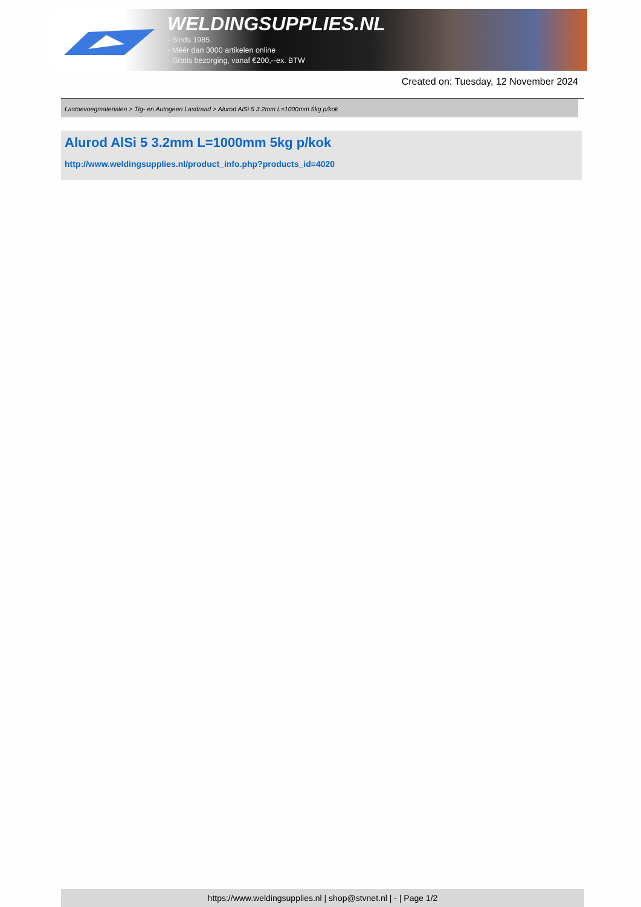WELDINGSUPPLIES.NL
- Sinds 1985
- Méér dan 3000 artikelen online
- Gratis bezorging, vanaf €200,--ex. BTW
Created on: Tuesday, 12 November 2024
Lastoevoegmaterialen > Tig- en Autogeen Lasdraad > Alurod AlSi 5 3.2mm L=1000mm 5kg p/kok
Alurod AlSi 5 3.2mm L=1000mm 5kg p/kok
http://www.weldingsupplies.nl/product_info.php?products_id=4020
https://www.weldingsupplies.nl | shop@stvnet.nl | - | Page 1/2